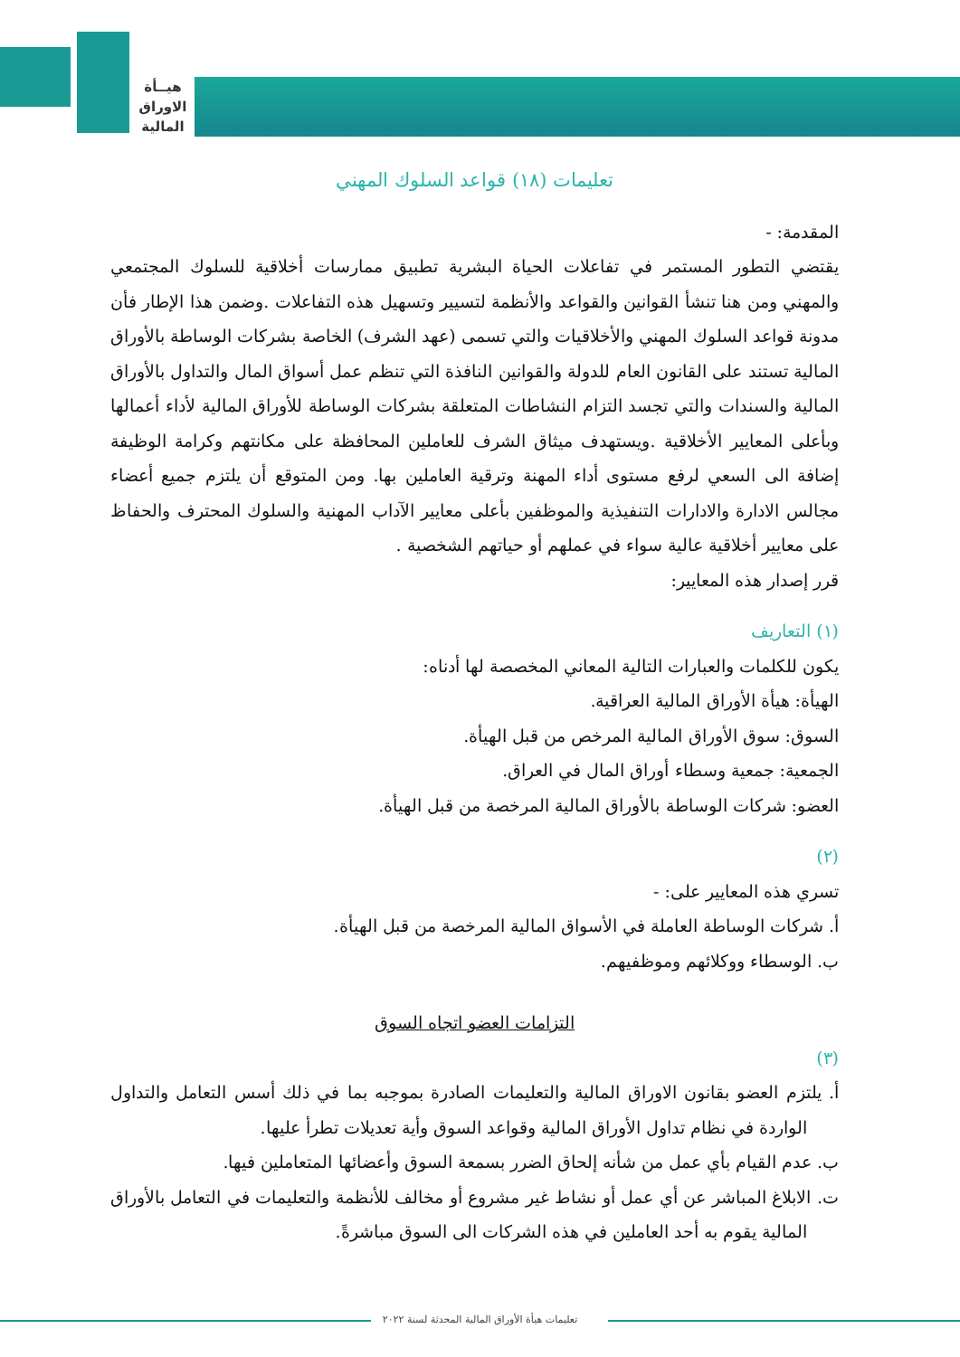هيــأة
الاوراق
المالية
تعليمات (١٨) قواعد السلوك المهني
المقدمة: -
يقتضي التطور المستمر في تفاعلات الحياة البشرية تطبيق ممارسات أخلاقية للسلوك المجتمعي والمهني ومن هنا تنشأ القوانين والقواعد والأنظمة لتسيير وتسهيل هذه التفاعلات .وضمن هذا الإطار فأن مدونة قواعد السلوك المهني والأخلاقيات والتي تسمى (عهد الشرف) الخاصة بشركات الوساطة بالأوراق المالية تستند على القانون العام للدولة والقوانين النافذة التي تنظم عمل أسواق المال والتداول بالأوراق المالية والسندات والتي تجسد التزام النشاطات المتعلقة بشركات الوساطة للأوراق المالية لأداء أعمالها وبأعلى المعايير الأخلاقية .ويستهدف ميثاق الشرف للعاملين المحافظة على مكانتهم وكرامة الوظيفة إضافة الى السعي لرفع مستوى أداء المهنة وترقية العاملين بها. ومن المتوقع أن يلتزم جميع أعضاء مجالس الادارة والادارات التنفيذية والموظفين بأعلى معايير الآداب المهنية والسلوك المحترف والحفاظ على معايير أخلاقية عالية سواء في عملهم أو حياتهم الشخصية .
قرر إصدار هذه المعايير:
(١) التعاريف
يكون للكلمات والعبارات التالية المعاني المخصصة لها أدناه:
الهيأة: هيأة الأوراق المالية العراقية.
السوق: سوق الأوراق المالية المرخص من قبل الهيأة.
الجمعية: جمعية وسطاء أوراق المال في العراق.
العضو: شركات الوساطة بالأوراق المالية المرخصة من قبل الهيأة.
(٢)
تسري هذه المعايير على: -
أ. شركات الوساطة العاملة في الأسواق المالية المرخصة من قبل الهيأة.
ب. الوسطاء ووكلائهم وموظفيهم.
التزامات العضو اتجاه السوق
(٣)
أ. يلتزم العضو بقانون الاوراق المالية والتعليمات الصادرة بموجبه بما في ذلك أسس التعامل والتداول الواردة في نظام تداول الأوراق المالية وقواعد السوق وأية تعديلات تطرأ عليها.
ب. عدم القيام بأي عمل من شأنه إلحاق الضرر بسمعة السوق وأعضائها المتعاملين فيها.
ت. الابلاغ المباشر عن أي عمل أو نشاط غير مشروع أو مخالف للأنظمة والتعليمات في التعامل بالأوراق المالية يقوم به أحد العاملين في هذه الشركات الى السوق مباشرةً.
تعليمات هيأة الأوراق المالية المحدثة لسنة ٢٠٢٢